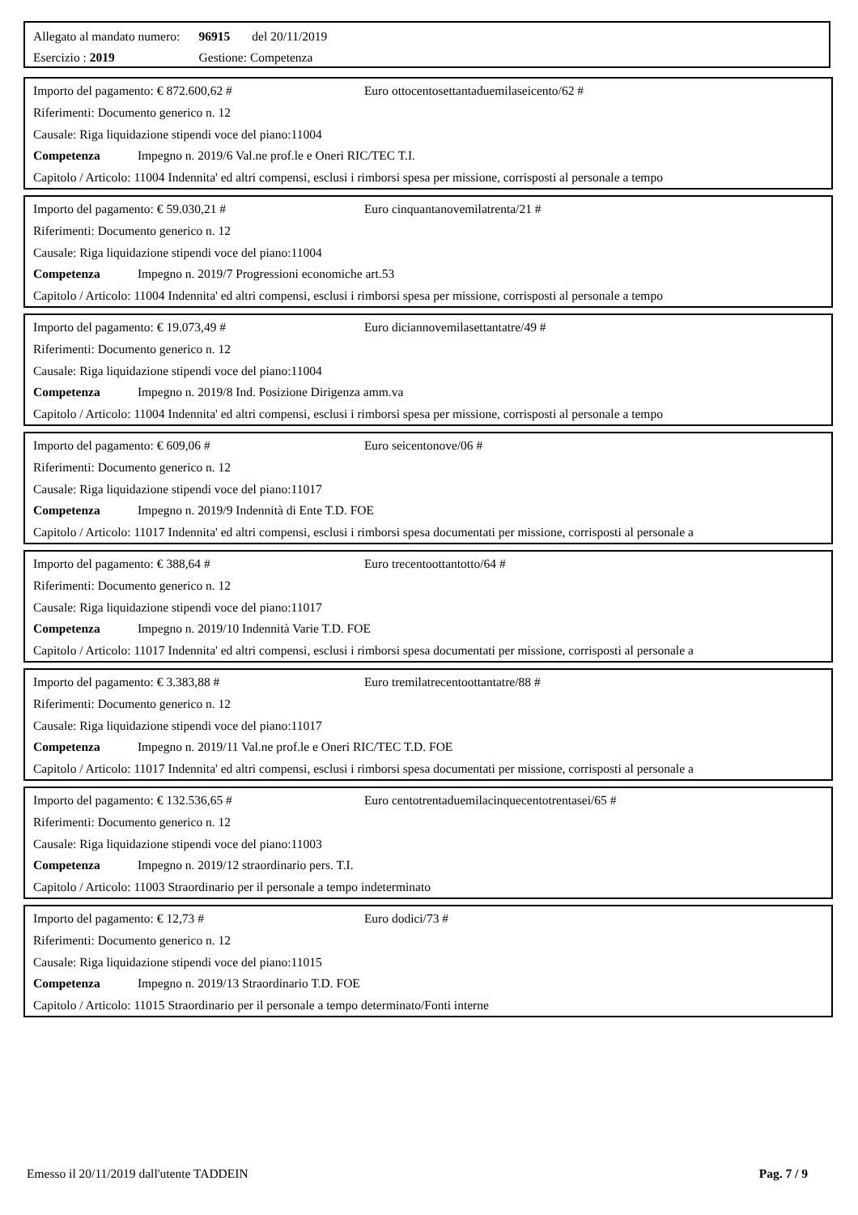Allegato al mandato numero: 96915 del 20/11/2019
Esercizio : 2019 Gestione: Competenza
Importo del pagamento: € 872.600,62 # Euro ottocentosettantaduemilaseicento/62 #
Riferimenti: Documento generico n. 12
Causale: Riga liquidazione stipendi voce del piano:11004
Competenza Impegno n. 2019/6 Val.ne prof.le e Oneri RIC/TEC T.I.
Capitolo / Articolo: 11004 Indennita' ed altri compensi, esclusi i rimborsi spesa per missione, corrisposti al personale a tempo
Importo del pagamento: € 59.030,21 # Euro cinquantanovemilatrenta/21 #
Riferimenti: Documento generico n. 12
Causale: Riga liquidazione stipendi voce del piano:11004
Competenza Impegno n. 2019/7 Progressioni economiche art.53
Capitolo / Articolo: 11004 Indennita' ed altri compensi, esclusi i rimborsi spesa per missione, corrisposti al personale a tempo
Importo del pagamento: € 19.073,49 # Euro diciannovemilasettantatre/49 #
Riferimenti: Documento generico n. 12
Causale: Riga liquidazione stipendi voce del piano:11004
Competenza Impegno n. 2019/8 Ind. Posizione Dirigenza amm.va
Capitolo / Articolo: 11004 Indennita' ed altri compensi, esclusi i rimborsi spesa per missione, corrisposti al personale a tempo
Importo del pagamento: € 609,06 # Euro seicentonove/06 #
Riferimenti: Documento generico n. 12
Causale: Riga liquidazione stipendi voce del piano:11017
Competenza Impegno n. 2019/9 Indennità di Ente T.D. FOE
Capitolo / Articolo: 11017 Indennita' ed altri compensi, esclusi i rimborsi spesa documentati per missione, corrisposti al personale a
Importo del pagamento: € 388,64 # Euro trecentoottantotto/64 #
Riferimenti: Documento generico n. 12
Causale: Riga liquidazione stipendi voce del piano:11017
Competenza Impegno n. 2019/10 Indennità Varie T.D. FOE
Capitolo / Articolo: 11017 Indennita' ed altri compensi, esclusi i rimborsi spesa documentati per missione, corrisposti al personale a
Importo del pagamento: € 3.383,88 # Euro tremilatrecentoottantatre/88 #
Riferimenti: Documento generico n. 12
Causale: Riga liquidazione stipendi voce del piano:11017
Competenza Impegno n. 2019/11 Val.ne prof.le e Oneri RIC/TEC T.D. FOE
Capitolo / Articolo: 11017 Indennita' ed altri compensi, esclusi i rimborsi spesa documentati per missione, corrisposti al personale a
Importo del pagamento: € 132.536,65 # Euro centotrentaduemilacinquecentotrentasei/65 #
Riferimenti: Documento generico n. 12
Causale: Riga liquidazione stipendi voce del piano:11003
Competenza Impegno n. 2019/12 straordinario pers. T.I.
Capitolo / Articolo: 11003 Straordinario per il personale a tempo indeterminato
Importo del pagamento: € 12,73 # Euro dodici/73 #
Riferimenti: Documento generico n. 12
Causale: Riga liquidazione stipendi voce del piano:11015
Competenza Impegno n. 2019/13 Straordinario T.D. FOE
Capitolo / Articolo: 11015 Straordinario per il personale a tempo determinato/Fonti interne
Emesso il 20/11/2019 dall'utente TADDEIN Pag. 7 / 9